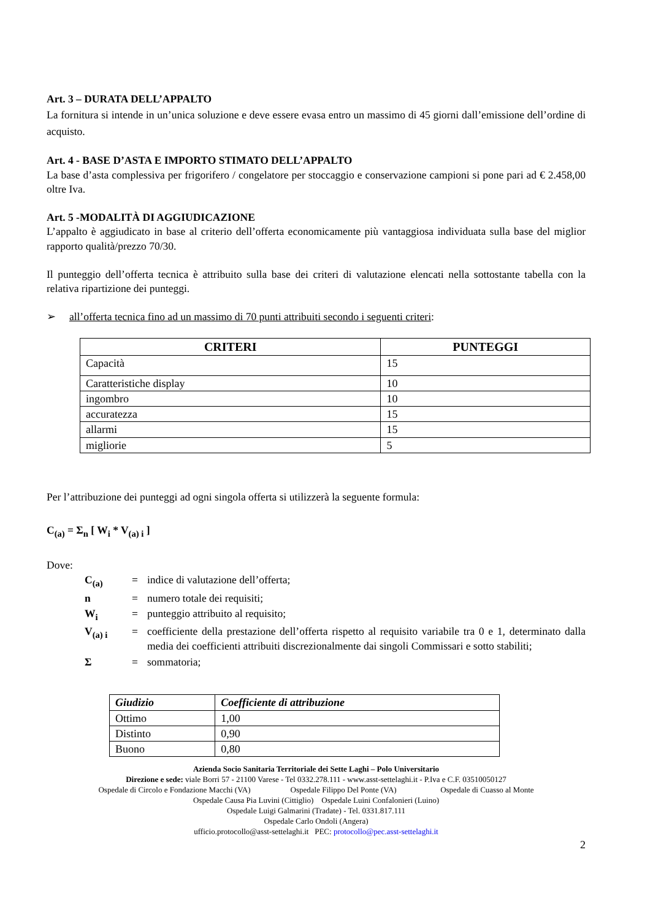Art. 3 – DURATA DELL’APPALTO
La fornitura si intende in un’unica soluzione e deve essere evasa entro un massimo di 45 giorni dall’emissione dell’ordine di acquisto.
Art. 4 - BASE D’ASTA E IMPORTO STIMATO DELL’APPALTO
La base d’asta complessiva per frigorifero / congelatore per stoccaggio e conservazione campioni si pone pari ad € 2.458,00 oltre Iva.
Art. 5 -MODALITÀ DI AGGIUDICAZIONE
L’appalto è aggiudicato in base al criterio dell’offerta economicamente più vantaggiosa individuata sulla base del miglior rapporto qualità/prezzo 70/30.
Il punteggio dell’offerta tecnica è attribuito sulla base dei criteri di valutazione elencati nella sottostante tabella con la relativa ripartizione dei punteggi.
➢ all’offerta tecnica fino ad un massimo di 70 punti attribuiti secondo i seguenti criteri:
| CRITERI | PUNTEGGI |
| --- | --- |
| Capacità | 15 |
| Caratteristiche display | 10 |
| ingombro | 10 |
| accuratezza | 15 |
| allarmi | 15 |
| migliorie | 5 |
Per l’attribuzione dei punteggi ad ogni singola offerta si utilizzerà la seguente formula:
C<sub>(a)</sub> = Σ<sub>n</sub> [ W<sub>i</sub> * V<sub>(a) i</sub> ]
Dove:
| C<sub>(a)</sub> | = | indice di valutazione dell’offerta; |
| n | = | numero totale dei requisiti; |
| W<sub>i</sub> | = | punteggio attribuito al requisito; |
| V<sub>(a) i</sub> | = | coefficiente della prestazione dell’offerta rispetto al requisito variabile tra 0 e 1, determinato dalla media dei coefficienti attribuiti discrezionalmente dai singoli Commissari e sotto stabiliti; |
| Σ | = | sommatoria; |
| Giudizio | Coefficiente di attribuzione |
| --- | --- |
| Ottimo | 1,00 |
| Distinto | 0,90 |
| Buono | 0,80 |
Azienda Socio Sanitaria Territoriale dei Sette Laghi – Polo Universitario
Direzione e sede: viale Borri 57 - 21100 Varese - Tel 0332.278.111 - www.asst-settelaghi.it - P.Iva e C.F. 03510050127
Ospedale di Circolo e Fondazione Macchi (VA) Ospedale Filippo Del Ponte (VA) Ospedale di Cuasso al Monte
Ospedale Causa Pia Luvini (Cittiglio) Ospedale Luini Confalonieri (Luino)
Ospedale Luigi Galmarini (Tradate) - Tel. 0331.817.111
Ospedale Carlo Ondoli (Angera)
ufficio.protocollo@asst-settelaghi.it PEC: protocollo@pec.asst-settelaghi.it
2